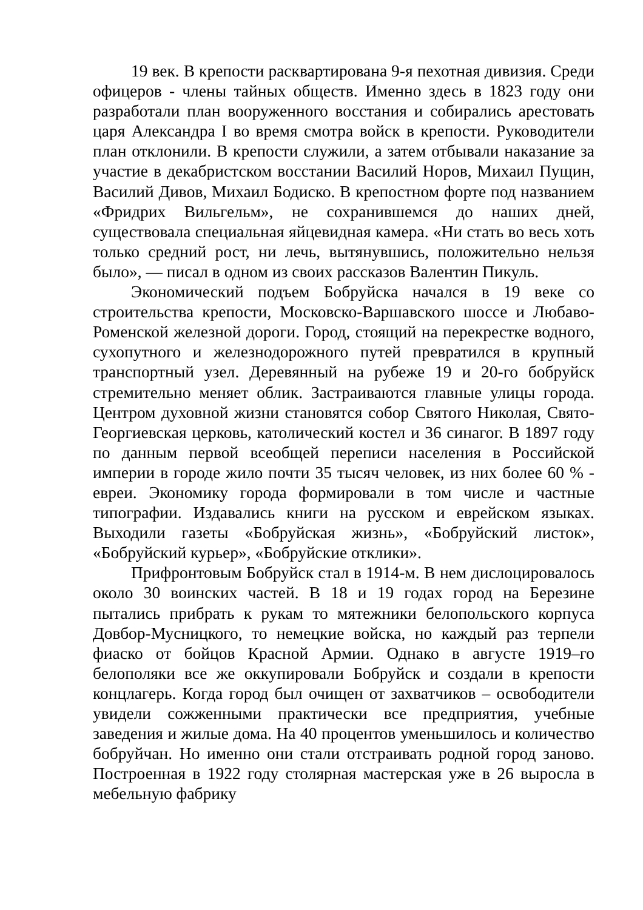19 век. В крепости расквартирована 9-я пехотная дивизия. Среди офицеров - члены тайных обществ. Именно здесь в 1823 году они разработали план вооруженного восстания и собирались арестовать царя Александра I во время смотра войск в крепости. Руководители план отклонили. В крепости служили, а затем отбывали наказание за участие в декабристском восстании Василий Норов, Михаил Пущин, Василий Дивов, Михаил Бодиско. В крепостном форте под названием «Фридрих Вильгельм», не сохранившемся до наших дней, существовала специальная яйцевидная камера. «Ни стать во весь хоть только средний рост, ни лечь, вытянувшись, положительно нельзя было», — писал в одном из своих рассказов Валентин Пикуль.
Экономический подъем Бобруйска начался в 19 веке со строительства крепости, Московско-Варшавского шоссе и Любаво-Роменской железной дороги. Город, стоящий на перекрестке водного, сухопутного и железнодорожного путей превратился в крупный транспортный узел. Деревянный на рубеже 19 и 20-го бобруйск стремительно меняет облик. Застраиваются главные улицы города. Центром духовной жизни становятся собор Святого Николая, Свято-Георгиевская церковь, католический костел и 36 синагог. В 1897 году по данным первой всеобщей переписи населения в Российской империи в городе жило почти 35 тысяч человек, из них более 60 % - евреи. Экономику города формировали в том числе и частные типографии. Издавались книги на русском и еврейском языках. Выходили газеты «Бобруйская жизнь», «Бобруйский листок», «Бобруйский курьер», «Бобруйские отклики».
Прифронтовым Бобруйск стал в 1914-м. В нем дислоцировалось около 30 воинских частей. В 18 и 19 годах город на Березине пытались прибрать к рукам то мятежники белопольского корпуса Довбор-Мусницкого, то немецкие войска, но каждый раз терпели фиаско от бойцов Красной Армии. Однако в августе 1919–го белополяки все же оккупировали Бобруйск и создали в крепости концлагерь. Когда город был очищен от захватчиков – освободители увидели сожженными практически все предприятия, учебные заведения и жилые дома. На 40 процентов уменьшилось и количество бобруйчан. Но именно они стали отстраивать родной город заново. Построенная в 1922 году столярная мастерская уже в 26 выросла в мебельную фабрику